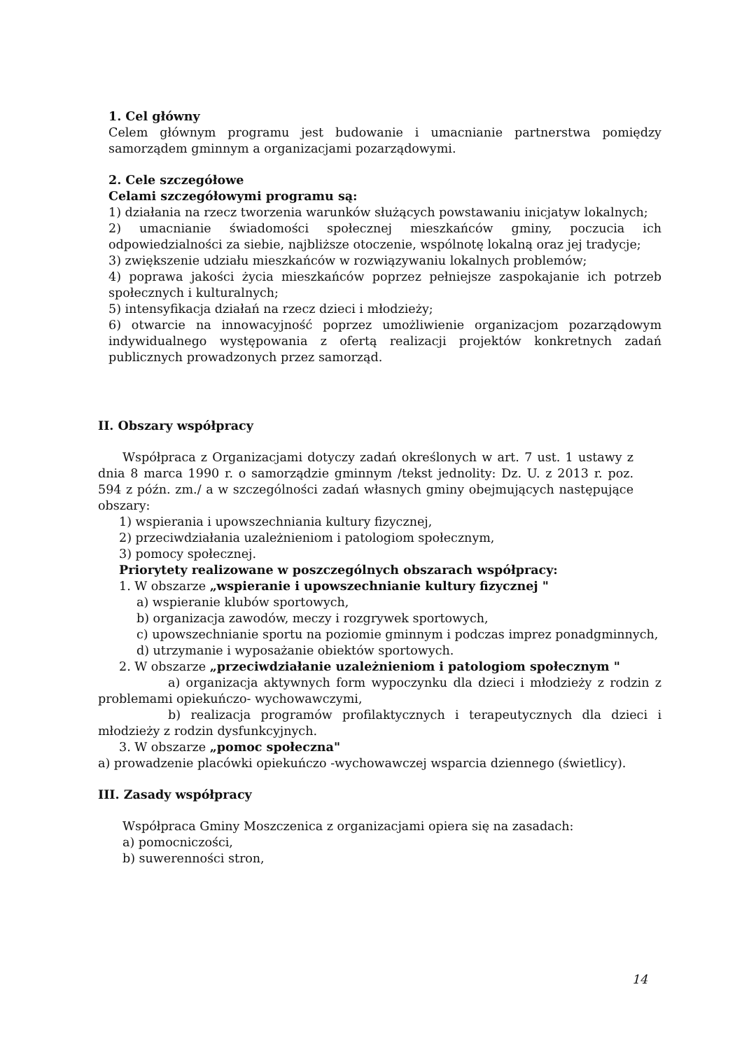1. Cel główny
Celem głównym programu jest budowanie i umacnianie partnerstwa pomiędzy samorządem gminnym a organizacjami pozarządowymi.
2. Cele szczegółowe
Celami szczegółowymi programu są:
1) działania na rzecz tworzenia warunków służących powstawaniu inicjatyw lokalnych;
2) umacnianie świadomości społecznej mieszkańców gminy, poczucia ich odpowiedzialności za siebie, najbliższe otoczenie, wspólnotę lokalną oraz jej tradycje;
3) zwiększenie udziału mieszkańców w rozwiązywaniu lokalnych problemów;
4) poprawa jakości życia mieszkańców poprzez pełniejsze zaspokajanie ich potrzeb społecznych i kulturalnych;
5) intensyfikacja działań na rzecz dzieci i młodzieży;
6) otwarcie na innowacyjność poprzez umożliwienie organizacjom pozarządowym indywidualnego występowania z ofertą realizacji projektów konkretnych zadań publicznych prowadzonych przez samorząd.
II. Obszary współpracy
Współpraca z Organizacjami dotyczy zadań określonych w art. 7 ust. 1 ustawy z dnia 8 marca 1990 r. o samorządzie gminnym /tekst jednolity: Dz. U. z 2013 r. poz. 594 z późn. zm./ a w szczególności zadań własnych gminy obejmujących następujące obszary:
1) wspierania i upowszechniania kultury fizycznej,
2) przeciwdziałania uzależnieniom i patologiom społecznym,
3) pomocy społecznej.
Priorytety realizowane w poszczególnych obszarach współpracy:
1. W obszarze „wspieranie i upowszechnianie kultury fizycznej "
a) wspieranie klubów sportowych,
b) organizacja zawodów, meczy i rozgrywek sportowych,
c) upowszechnianie sportu na poziomie gminnym i podczas imprez ponadgminnych,
d) utrzymanie i wyposażanie obiektów sportowych.
2. W obszarze „przeciwdziałanie uzależnieniom i patologiom społecznym "
a) organizacja aktywnych form wypoczynku dla dzieci i młodzieży z rodzin z problemami opiekuńczo- wychowawczymi,
b) realizacja programów profilaktycznych i terapeutycznych dla dzieci i młodzieży z rodzin dysfunkcyjnych.
3. W obszarze „pomoc społeczna"
a) prowadzenie placówki opiekuńczo -wychowawczej wsparcia dziennego (świetlicy).
III. Zasady współpracy
Współpraca Gminy Moszczenica z organizacjami opiera się na zasadach:
a) pomocniczości,
b) suwerenności stron,
14